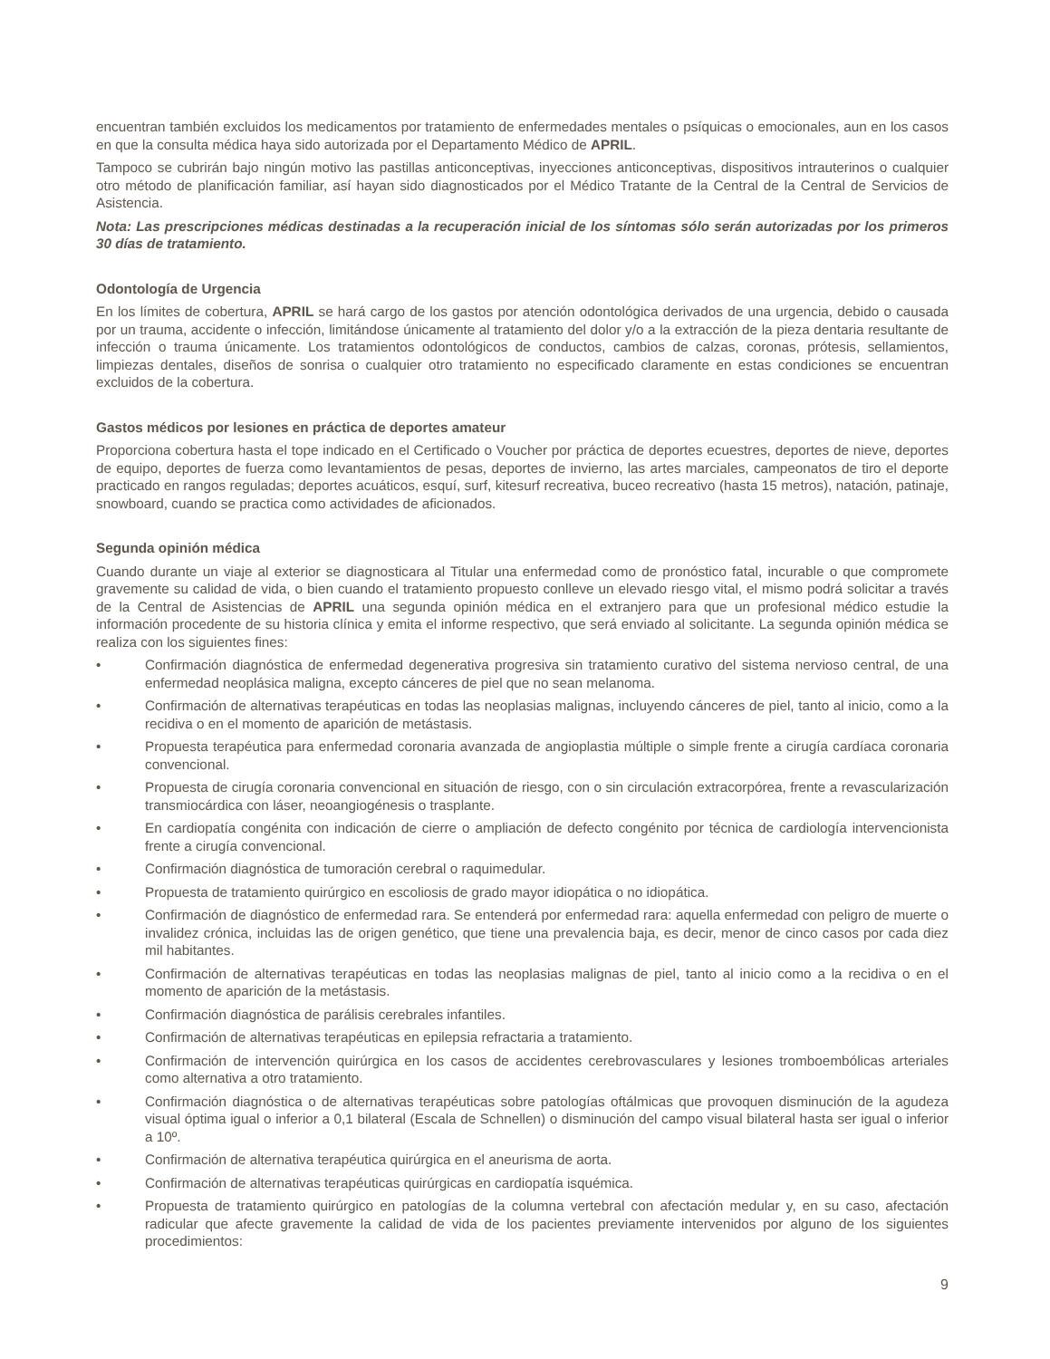encuentran también excluidos los medicamentos por tratamiento de enfermedades mentales o psíquicas o emocionales, aun en los casos en que la consulta médica haya sido autorizada por el Departamento Médico de APRIL.
Tampoco se cubrirán bajo ningún motivo las pastillas anticonceptivas, inyecciones anticonceptivas, dispositivos intrauterinos o cualquier otro método de planificación familiar, así hayan sido diagnosticados por el Médico Tratante de la Central de la Central de Servicios de Asistencia.
Nota: Las prescripciones médicas destinadas a la recuperación inicial de los síntomas sólo serán autorizadas por los primeros 30 días de tratamiento.
Odontología de Urgencia
En los límites de cobertura, APRIL se hará cargo de los gastos por atención odontológica derivados de una urgencia, debido o causada por un trauma, accidente o infección, limitándose únicamente al tratamiento del dolor y/o a la extracción de la pieza dentaria resultante de infección o trauma únicamente. Los tratamientos odontológicos de conductos, cambios de calzas, coronas, prótesis, sellamientos, limpiezas dentales, diseños de sonrisa o cualquier otro tratamiento no especificado claramente en estas condiciones se encuentran excluidos de la cobertura.
Gastos médicos por lesiones en práctica de deportes amateur
Proporciona cobertura hasta el tope indicado en el Certificado o Voucher por práctica de deportes ecuestres, deportes de nieve, deportes de equipo, deportes de fuerza como levantamientos de pesas, deportes de invierno, las artes marciales, campeonatos de tiro el deporte practicado en rangos reguladas; deportes acuáticos, esquí, surf, kitesurf recreativa, buceo recreativo (hasta 15 metros), natación, patinaje, snowboard, cuando se practica como actividades de aficionados.
Segunda opinión médica
Cuando durante un viaje al exterior se diagnosticara al Titular una enfermedad como de pronóstico fatal, incurable o que compromete gravemente su calidad de vida, o bien cuando el tratamiento propuesto conlleve un elevado riesgo vital, el mismo podrá solicitar a través de la Central de Asistencias de APRIL una segunda opinión médica en el extranjero para que un profesional médico estudie la información procedente de su historia clínica y emita el informe respectivo, que será enviado al solicitante. La segunda opinión médica se realiza con los siguientes fines:
• Confirmación diagnóstica de enfermedad degenerativa progresiva sin tratamiento curativo del sistema nervioso central, de una enfermedad neoplásica maligna, excepto cánceres de piel que no sean melanoma.
• Confirmación de alternativas terapéuticas en todas las neoplasias malignas, incluyendo cánceres de piel, tanto al inicio, como a la recidiva o en el momento de aparición de metástasis.
• Propuesta terapéutica para enfermedad coronaria avanzada de angioplastia múltiple o simple frente a cirugía cardíaca coronaria convencional.
• Propuesta de cirugía coronaria convencional en situación de riesgo, con o sin circulación extracorpórea, frente a revascularización transmiocárdica con láser, neoangiogénesis o trasplante.
• En cardiopatía congénita con indicación de cierre o ampliación de defecto congénito por técnica de cardiología intervencionista frente a cirugía convencional.
• Confirmación diagnóstica de tumoración cerebral o raquimedular.
• Propuesta de tratamiento quirúrgico en escoliosis de grado mayor idiopática o no idiopática.
• Confirmación de diagnóstico de enfermedad rara. Se entenderá por enfermedad rara: aquella enfermedad con peligro de muerte o invalidez crónica, incluidas las de origen genético, que tiene una prevalencia baja, es decir, menor de cinco casos por cada diez mil habitantes.
• Confirmación de alternativas terapéuticas en todas las neoplasias malignas de piel, tanto al inicio como a la recidiva o en el momento de aparición de la metástasis.
• Confirmación diagnóstica de parálisis cerebrales infantiles.
• Confirmación de alternativas terapéuticas en epilepsia refractaria a tratamiento.
• Confirmación de intervención quirúrgica en los casos de accidentes cerebrovasculares y lesiones tromboembólicas arteriales como alternativa a otro tratamiento.
• Confirmación diagnóstica o de alternativas terapéuticas sobre patologías oftálmicas que provoquen disminución de la agudeza visual óptima igual o inferior a 0,1 bilateral (Escala de Schnellen) o disminución del campo visual bilateral hasta ser igual o inferior a 10º.
• Confirmación de alternativa terapéutica quirúrgica en el aneurisma de aorta.
• Confirmación de alternativas terapéuticas quirúrgicas en cardiopatía isquémica.
• Propuesta de tratamiento quirúrgico en patologías de la columna vertebral con afectación medular y, en su caso, afectación radicular que afecte gravemente la calidad de vida de los pacientes previamente intervenidos por alguno de los siguientes procedimientos:
9